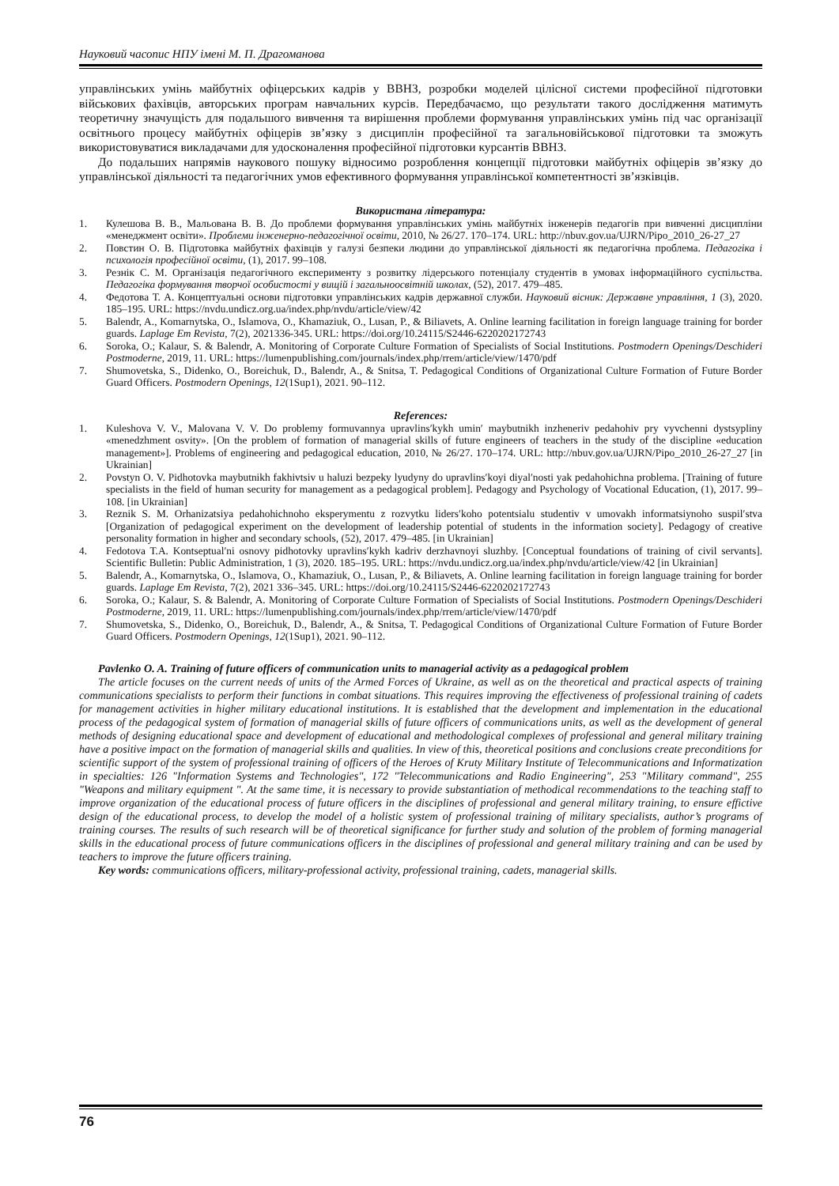Науковий часопис НПУ імені М. П. Драгоманова
управлінських умінь майбутніх офіцерських кадрів у ВВНЗ, розробки моделей цілісної системи професійної підготовки військових фахівців, авторських програм навчальних курсів. Передбачаємо, що результати такого дослідження матимуть теоретичну значущість для подальшого вивчення та вирішення проблеми формування управлінських умінь під час організації освітнього процесу майбутніх офіцерів зв’язку з дисциплін професійної та загальновійськової підготовки та зможуть використовуватися викладачами для удосконалення професійної підготовки курсантів ВВНЗ.
До подальших напрямів наукового пошуку відносимо розроблення концепції підготовки майбутніх офіцерів зв’язку до управлінської діяльності та педагогічних умов ефективного формування управлінської компетентності зв’язківців.
Використана література:
1. Кулешова В. В., Мальована В. В. До проблеми формування управлінських умінь майбутніх інженерів педагогів при вивченні дисципліни «менеджмент освіти». Проблеми інженерно-педагогічної освіти, 2010, № 26/27. 170–174. URL: http://nbuv.gov.ua/UJRN/Pipo_2010_26-27_27
2. Повстин О. В. Підготовка майбутніх фахівців у галузі безпеки людини до управлінської діяльності як педагогічна проблема. Педагогіка і психологія професійної освіти, (1), 2017. 99–108.
3. Резнік С. М. Організація педагогічного експерименту з розвитку лідерського потенціалу студентів в умовах інформаційного суспільства. Педагогіка формування творчої особистості у вищій і загальноосвітній школах, (52), 2017. 479–485.
4. Федотова Т. А. Концептуальні основи підготовки управлінських кадрів державної служби. Науковий вісник: Державне управління, 1 (3), 2020. 185–195. URL: https://nvdu.undicz.org.ua/index.php/nvdu/article/view/42
5. Balendr, A., Komarnytska, O., Islamova, O., Khamaziuk, O., Lusan, P., & Biliavets, A. Online learning facilitation in foreign language training for border guards. Laplage Em Revista, 7(2), 2021336-345. URL: https://doi.org/10.24115/S2446-6220202172743
6. Soroka, O.; Kalaur, S. & Balendr, A. Monitoring of Corporate Culture Formation of Specialists of Social Institutions. Postmodern Openings/Deschideri Postmoderne, 2019, 11. URL: https://lumenpublishing.com/journals/index.php/rrem/article/view/1470/pdf
7. Shumovetska, S., Didenko, O., Boreichuk, D., Balendr, A., & Snitsa, T. Pedagogical Conditions of Organizational Culture Formation of Future Border Guard Officers. Postmodern Openings, 12(1Sup1), 2021. 90–112.
References:
1. Kuleshova V. V., Malovana V. V. Do problemy formuvannya upravlins′kykh umin′ maybutnikh inzheneriv pedahohiv pry vyvchenni dystsypliny «menedzhment osvity». [On the problem of formation of managerial skills of future engineers of teachers in the study of the discipline «education management»]. Problems of engineering and pedagogical education, 2010, № 26/27. 170–174. URL: http://nbuv.gov.ua/UJRN/Pipo_2010_26-27_27 [in Ukrainian]
2. Povstyn O. V. Pidhotovka maybutnikh fakhivtsiv u haluzi bezpeky lyudyny do upravlins′koyi diyal′nosti yak pedahohichna problema. [Training of future specialists in the field of human security for management as a pedagogical problem]. Pedagogy and Psychology of Vocational Education, (1), 2017. 99–108. [in Ukrainian]
3. Reznik S. M. Orhanizatsiya pedahohichnoho eksperymentu z rozvytku liders′koho potentsialu studentiv v umovakh informatsiynoho suspil′stva [Organization of pedagogical experiment on the development of leadership potential of students in the information society]. Pedagogy of creative personality formation in higher and secondary schools, (52), 2017. 479–485. [in Ukrainian]
4. Fedotova T.A. Kontseptual′ni osnovy pidhotovky upravlins′kykh kadriv derzhavnoyi sluzhby. [Conceptual foundations of training of civil servants]. Scientific Bulletin: Public Administration, 1 (3), 2020. 185–195. URL: https://nvdu.undicz.org.ua/index.php/nvdu/article/view/42 [in Ukrainian]
5. Balendr, A., Komarnytska, O., Islamova, O., Khamaziuk, O., Lusan, P., & Biliavets, A. Online learning facilitation in foreign language training for border guards. Laplage Em Revista, 7(2), 2021 336–345. URL: https://doi.org/10.24115/S2446-6220202172743
6. Soroka, O.; Kalaur, S. & Balendr, A. Monitoring of Corporate Culture Formation of Specialists of Social Institutions. Postmodern Openings/Deschideri Postmoderne, 2019, 11. URL: https://lumenpublishing.com/journals/index.php/rrem/article/view/1470/pdf
7. Shumovetska, S., Didenko, O., Boreichuk, D., Balendr, A., & Snitsa, T. Pedagogical Conditions of Organizational Culture Formation of Future Border Guard Officers. Postmodern Openings, 12(1Sup1), 2021. 90–112.
Pavlenko O. A. Training of future officers of communication units to managerial activity as a pedagogical problem
The article focuses on the current needs of units of the Armed Forces of Ukraine, as well as on the theoretical and practical aspects of training communications specialists to perform their functions in combat situations. This requires improving the effectiveness of professional training of cadets for management activities in higher military educational institutions. It is established that the development and implementation in the educational process of the pedagogical system of formation of managerial skills of future officers of communications units, as well as the development of general methods of designing educational space and development of educational and methodological complexes of professional and general military training have a positive impact on the formation of managerial skills and qualities. In view of this, theoretical positions and conclusions create preconditions for scientific support of the system of professional training of officers of the Heroes of Kruty Military Institute of Telecommunications and Informatization in specialties: 126 "Information Systems and Technologies", 172 "Telecommunications and Radio Engineering", 253 "Military command", 255 "Weapons and military equipment ". At the same time, it is necessary to provide substantiation of methodical recommendations to the teaching staff to improve organization of the educational process of future officers in the disciplines of professional and general military training, to ensure effictive design of the educational process, to develop the model of a holistic system of professional training of military specialists, author’s programs of training courses. The results of such research will be of theoretical significance for further study and solution of the problem of forming managerial skills in the educational process of future communications officers in the disciplines of professional and general military training and can be used by teachers to improve the future officers training.
Key words: communications officers, military-professional activity, professional training, cadets, managerial skills.
76